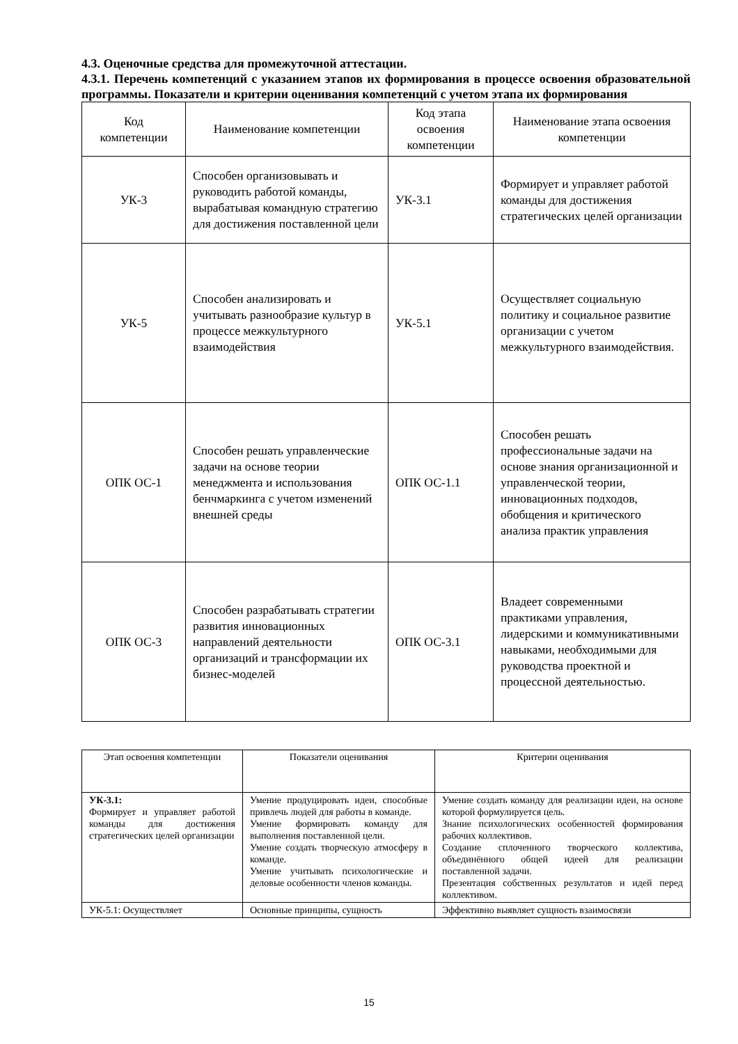4.3. Оценочные средства для промежуточной аттестации.
4.3.1. Перечень компетенций с указанием этапов их формирования в процессе освоения образовательной программы. Показатели и критерии оценивания компетенций с учетом этапа их формирования
| Код компетенции | Наименование компетенции | Код этапа освоения компетенции | Наименование этапа освоения компетенции |
| УК-3 | Способен организовывать и руководить работой команды, вырабатывая командную стратегию для достижения поставленной цели | УК-3.1 | Формирует и управляет работой команды для достижения стратегических целей организации |
| УК-5 | Способен анализировать и учитывать разнообразие культур в процессе межкультурного взаимодействия | УК-5.1 | Осуществляет социальную политику и социальное развитие организации с учетом межкультурного взаимодействия. |
| ОПК ОС-1 | Способен решать управленческие задачи на основе теории менеджмента и использования бенчмаркинга с учетом изменений внешней среды | ОПК ОС-1.1 | Способен решать профессиональные задачи на основе знания организационной и управленческой теории, инновационных подходов, обобщения и критического анализа практик управления |
| ОПК ОС-3 | Способен разрабатывать стратегии развития инновационных направлений деятельности организаций и трансформации их бизнес-моделей | ОПК ОС-3.1 | Владеет современными практиками управления, лидерскими и коммуникативными навыками, необходимыми для руководства проектной и процессной деятельностью. |
| Этап освоения компетенции | Показатели оценивания | Критерии оценивания |
| --- | --- | --- |
| УК-3.1: Формирует и управляет работой команды для достижения стратегических целей организации | Умение продуцировать идеи, способные привлечь людей для работы в команде. Умение формировать команду для выполнения поставленной цели. Умение создать творческую атмосферу в команде. Умение учитывать психологические и деловые особенности членов команды. | Умение создать команду для реализации идеи, на основе которой формулируется цель. Знание психологических особенностей формирования рабочих коллективов. Создание сплоченного творческого коллектива, объединённого общей идеей для реализации поставленной задачи. Презентация собственных результатов и идей перед коллективом. |
| УК-5.1: Осуществляет | Основные принципы, сущность | Эффективно выявляет сущность взаимосвязи |
15